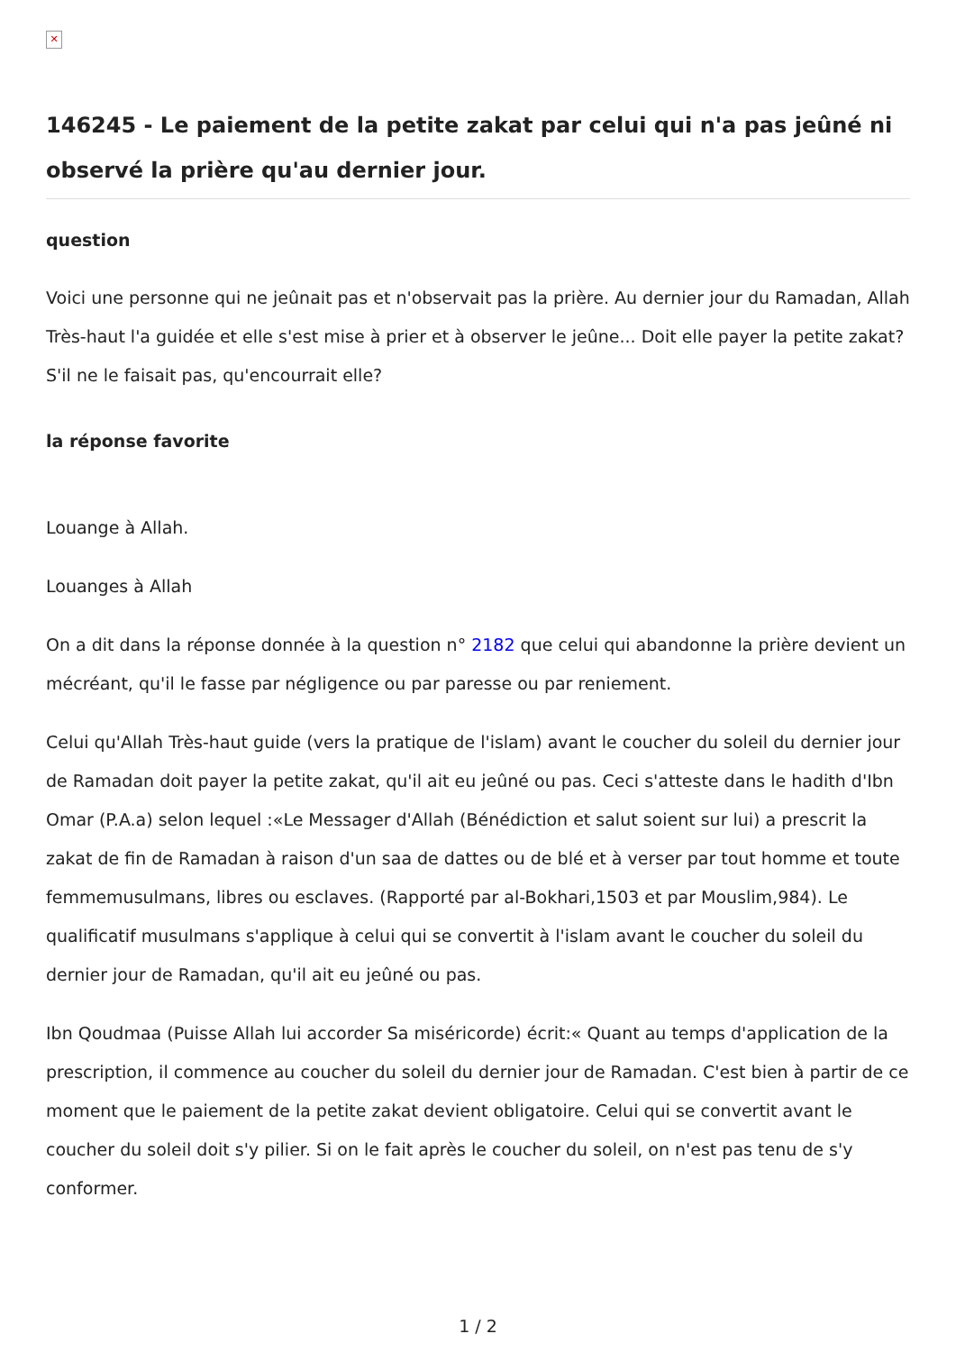✕
146245 - Le paiement de la petite zakat par celui qui n'a pas jeûné ni observé la prière qu'au dernier jour.
question
Voici une personne qui ne jeûnait pas et n'observait pas la prière. Au dernier jour du Ramadan, Allah Très-haut l'a guidée et elle s'est mise à prier et à observer le jeûne... Doit elle payer la petite zakat? S'il ne le faisait pas, qu'encourrait elle?
la réponse favorite
Louange à Allah.
Louanges à Allah
On a dit dans la réponse donnée à la question n° 2182 que celui qui abandonne la prière devient un mécréant, qu'il le fasse par négligence ou par paresse ou par reniement.
Celui qu'Allah Très-haut guide (vers la pratique de l'islam) avant le coucher du soleil du dernier jour de Ramadan doit payer la petite zakat, qu'il ait eu jeûné ou pas. Ceci s'atteste dans le hadith d'Ibn Omar (P.A.a) selon lequel :«Le Messager d'Allah (Bénédiction et salut soient sur lui) a prescrit la zakat de fin de Ramadan à raison d'un saa de dattes ou de blé et à verser par tout homme et toute femmemusulmans, libres ou esclaves. (Rapporté par al-Bokhari,1503 et par Mouslim,984). Le qualificatif musulmans s'applique à celui qui se convertit à l'islam avant le coucher du soleil du dernier jour de Ramadan, qu'il ait eu jeûné ou pas.
Ibn Qoudmaa (Puisse Allah lui accorder Sa miséricorde) écrit:« Quant au temps d'application de la prescription, il commence au coucher du soleil du dernier jour de Ramadan. C'est bien à partir de ce moment que le paiement de la petite zakat devient obligatoire. Celui qui se convertit avant le coucher du soleil doit s'y pilier. Si on le fait après le coucher du soleil, on n'est pas tenu de s'y conformer.
1 / 2